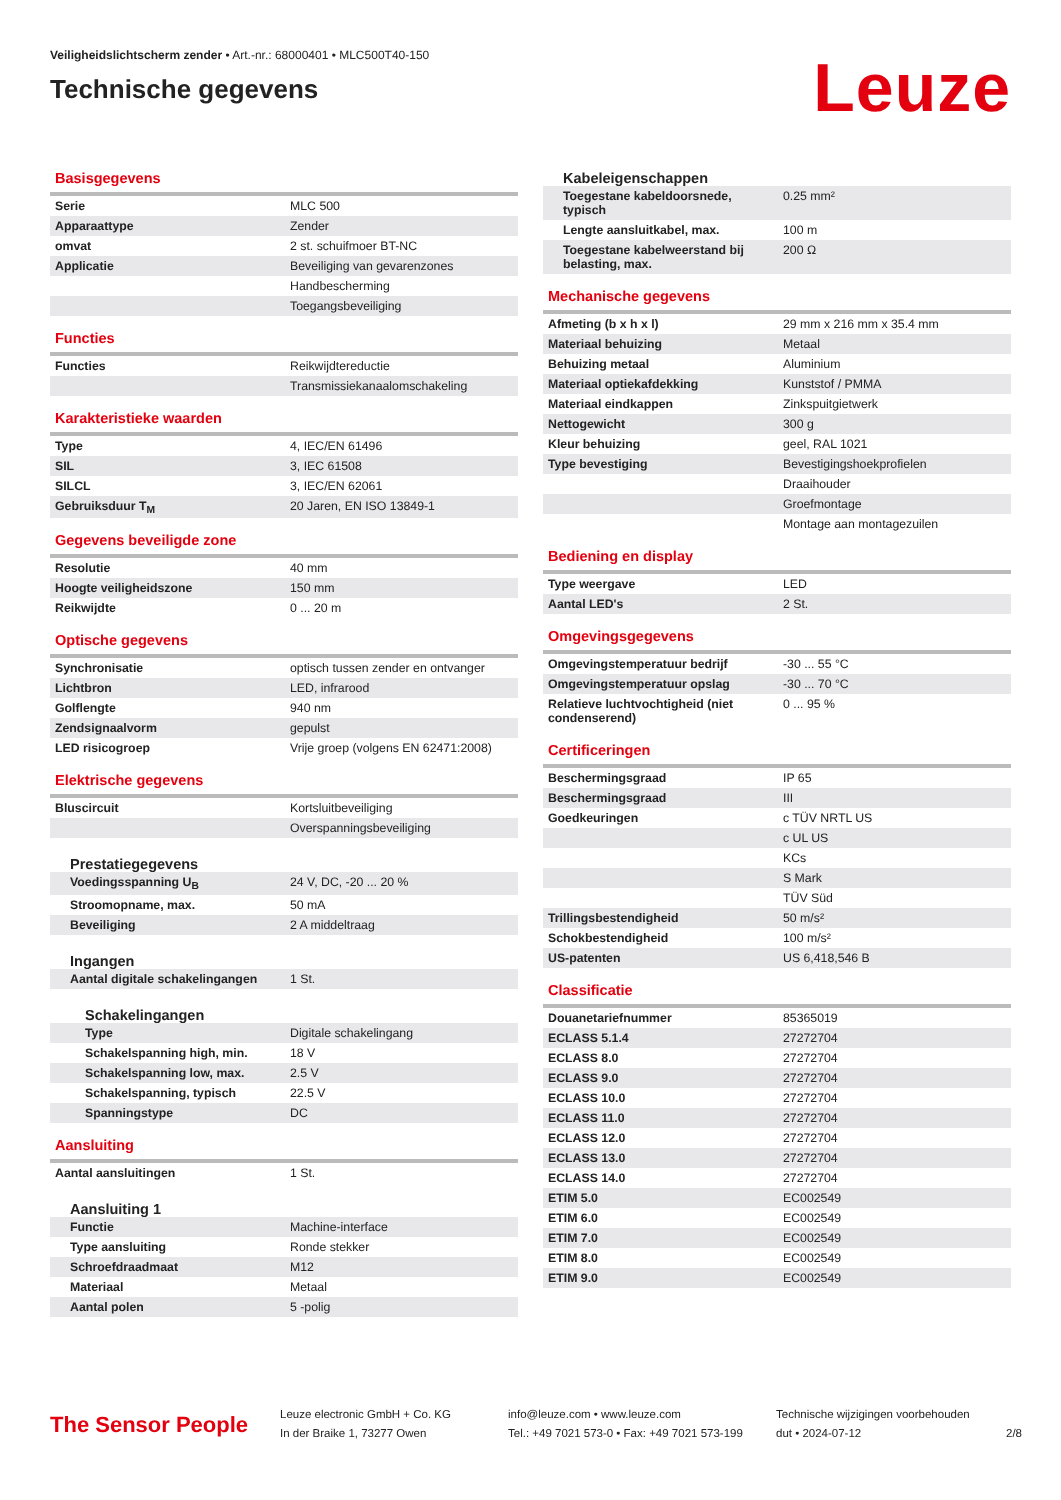Veiligheidslichtscherm zender • Art.-nr.: 68000401 • MLC500T40-150
Technische gegevens
Leuze
Basisgegevens
| Serie | MLC 500 |
| Apparaattype | Zender |
| omvat | 2 st. schuifmoer BT-NC |
| Applicatie | Beveiliging van gevarenzones |
| | Handbescherming |
| | Toegangsbeveiliging |
Functies
| Functies | Reikwijdtereductie |
| | Transmissiekanaalomschakeling |
Karakteristieke waarden
| Type | 4, IEC/EN 61496 |
| SIL | 3, IEC 61508 |
| SILCL | 3, IEC/EN 62061 |
| Gebruiksduur T<sub>M</sub> | 20 Jaren, EN ISO 13849-1 |
Gegevens beveiligde zone
| Resolutie | 40 mm |
| Hoogte veiligheidszone | 150 mm |
| Reikwijdte | 0 ... 20 m |
Optische gegevens
| Synchronisatie | optisch tussen zender en ontvanger |
| Lichtbron | LED, infrarood |
| Golflengte | 940 nm |
| Zendsignaalvorm | gepulst |
| LED risicogroep | Vrije groep (volgens EN 62471:2008) |
Elektrische gegevens
| Bluscircuit | Kortsluitbeveiliging |
| | Overspanningsbeveiliging |
Prestatiegegevens
| Voedingsspanning U<sub>B</sub> | 24 V, DC, -20 ... 20 % |
| Stroomopname, max. | 50 mA |
| Beveiliging | 2 A middeltraag |
Ingangen
| Aantal digitale schakelingangen | 1 St. |
Schakelingangen
| Type | Digitale schakelingang |
| Schakelspanning high, min. | 18 V |
| Schakelspanning low, max. | 2.5 V |
| Schakelspanning, typisch | 22.5 V |
| Spanningstype | DC |
Aansluiting
| Aantal aansluitingen | 1 St. |
Aansluiting 1
| Functie | Machine-interface |
| Type aansluiting | Ronde stekker |
| Schroefdraadmaat | M12 |
| Materiaal | Metaal |
| Aantal polen | 5 -polig |
Kabeleigenschappen
| Toegestane kabeldoorsnede, typisch | 0.25 mm² |
| Lengte aansluitkabel, max. | 100 m |
| Toegestane kabelweerstand bij belasting, max. | 200 Ω |
Mechanische gegevens
| Afmeting (b x h x l) | 29 mm x 216 mm x 35.4 mm |
| Materiaal behuizing | Metaal |
| Behuizing metaal | Aluminium |
| Materiaal optiekafdekking | Kunststof / PMMA |
| Materiaal eindkappen | Zinkspuitgietwerk |
| Nettogewicht | 300 g |
| Kleur behuizing | geel, RAL 1021 |
| Type bevestiging | Bevestigingshoekprofielen |
| | Draaihouder |
| | Groefmontage |
| | Montage aan montagezuilen |
Bediening en display
| Type weergave | LED |
| Aantal LED's | 2 St. |
Omgevingsgegevens
| Omgevingstemperatuur bedrijf | -30 ... 55 °C |
| Omgevingstemperatuur opslag | -30 ... 70 °C |
| Relatieve luchtvochtigheid (niet condenserend) | 0 ... 95 % |
Certificeringen
| Beschermingsgraad | IP 65 |
| Beschermingsgraad | III |
| Goedkeuringen | c TÜV NRTL US |
| | c UL US |
| | KCs |
| | S Mark |
| | TÜV Süd |
| Trillingsbestendigheid | 50 m/s² |
| Schokbestendigheid | 100 m/s² |
| US-patenten | US 6,418,546 B |
Classificatie
| Douanetariefnummer | 85365019 |
| ECLASS 5.1.4 | 27272704 |
| ECLASS 8.0 | 27272704 |
| ECLASS 9.0 | 27272704 |
| ECLASS 10.0 | 27272704 |
| ECLASS 11.0 | 27272704 |
| ECLASS 12.0 | 27272704 |
| ECLASS 13.0 | 27272704 |
| ECLASS 14.0 | 27272704 |
| ETIM 5.0 | EC002549 |
| ETIM 6.0 | EC002549 |
| ETIM 7.0 | EC002549 |
| ETIM 8.0 | EC002549 |
| ETIM 9.0 | EC002549 |
The Sensor People
Leuze electronic GmbH + Co. KG
In der Braike 1, 73277 Owen
info@leuze.com • www.leuze.com
Tel.: +49 7021 573-0 • Fax: +49 7021 573-199
Technische wijzigingen voorbehouden
dut • 2024-07-12
2/8